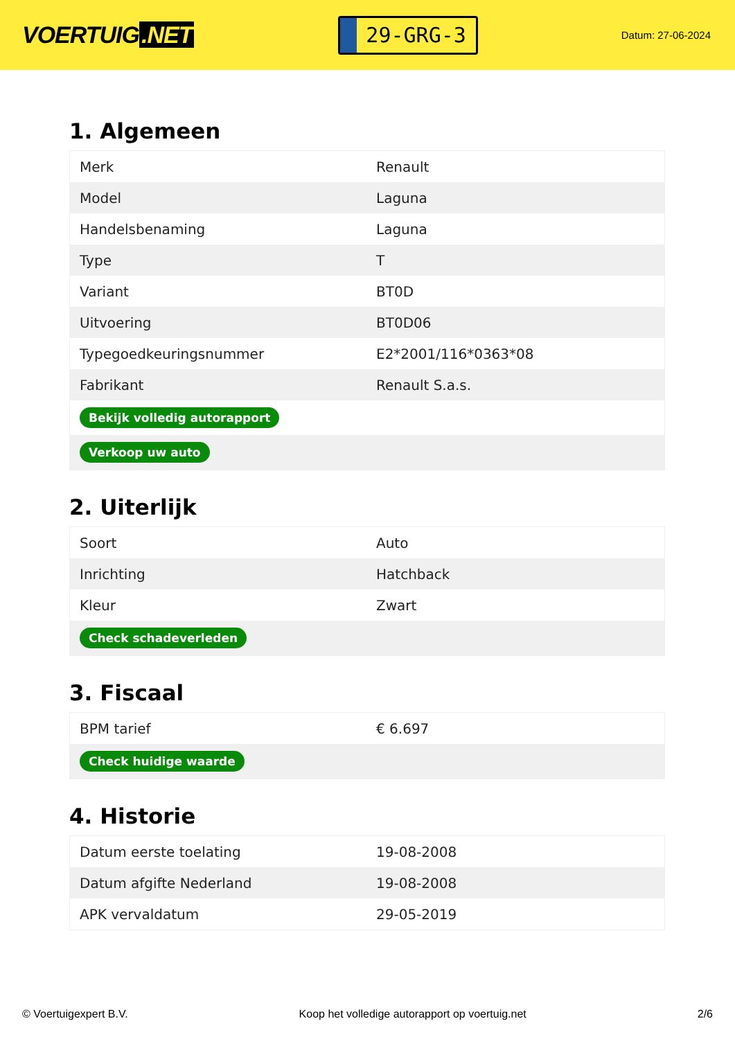VOERTUIG.NET
29-GRG-3
Datum: 27-06-2024
1. Algemeen
| Merk | Renault |
| Model | Laguna |
| Handelsbenaming | Laguna |
| Type | T |
| Variant | BT0D |
| Uitvoering | BT0D06 |
| Typegoedkeuringsnummer | E2*2001/116*0363*08 |
| Fabrikant | Renault S.a.s. |
| Bekijk volledig autorapport | |
| Verkoop uw auto | |
2. Uiterlijk
| Soort | Auto |
| Inrichting | Hatchback |
| Kleur | Zwart |
| Check schadeverleden | |
3. Fiscaal
| BPM tarief | € 6.697 |
| Check huidige waarde | |
4. Historie
| Datum eerste toelating | 19-08-2008 |
| Datum afgifte Nederland | 19-08-2008 |
| APK vervaldatum | 29-05-2019 |
© Voertuigexpert B.V. Koop het volledige autorapport op voertuig.net 2/6